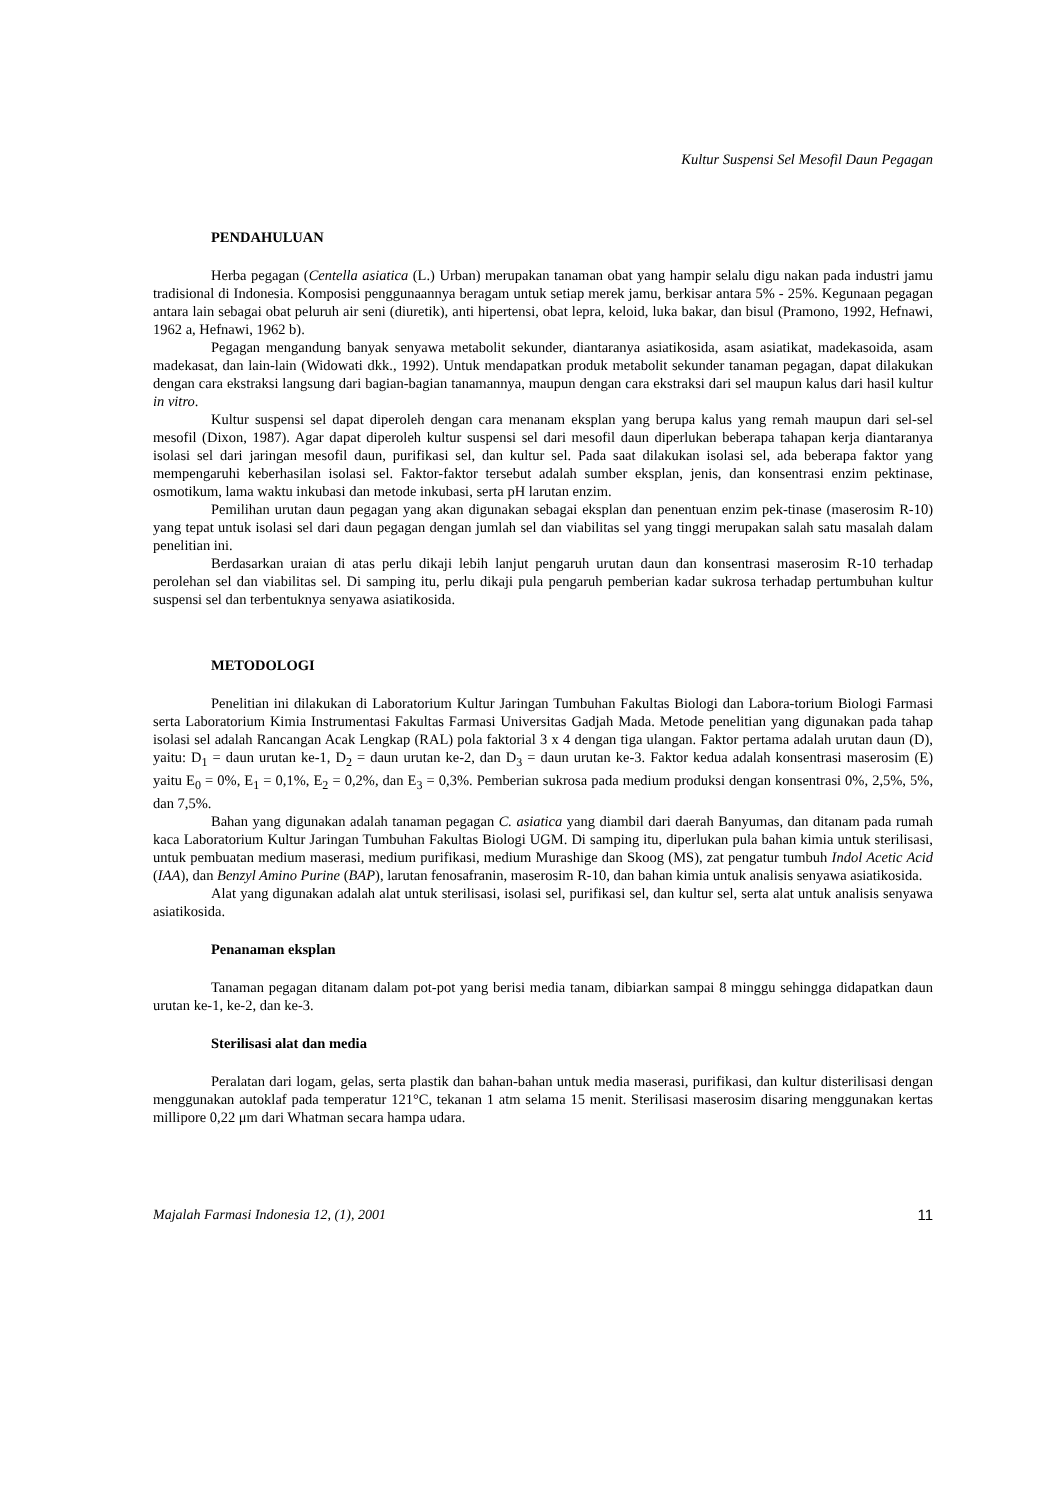Kultur Suspensi Sel Mesofil Daun Pegagan
PENDAHULUAN
Herba pegagan (Centella asiatica (L.) Urban) merupakan tanaman obat yang hampir selalu digu nakan pada industri jamu tradisional di Indonesia. Komposisi penggunaannya beragam untuk setiap merek jamu, berkisar antara 5% - 25%. Kegunaan pegagan antara lain sebagai obat peluruh air seni (diuretik), anti hipertensi, obat lepra, keloid, luka bakar, dan bisul (Pramono, 1992, Hefnawi, 1962 a, Hefnawi, 1962 b).
Pegagan mengandung banyak senyawa metabolit sekunder, diantaranya asiatikosida, asam asiatikat, madekasoida, asam madekasat, dan lain-lain (Widowati dkk., 1992). Untuk mendapatkan produk metabolit sekunder tanaman pegagan, dapat dilakukan dengan cara ekstraksi langsung dari bagian-bagian tanamannya, maupun dengan cara ekstraksi dari sel maupun kalus dari hasil kultur in vitro.
Kultur suspensi sel dapat diperoleh dengan cara menanam eksplan yang berupa kalus yang remah maupun dari sel-sel mesofil (Dixon, 1987). Agar dapat diperoleh kultur suspensi sel dari mesofil daun diperlukan beberapa tahapan kerja diantaranya isolasi sel dari jaringan mesofil daun, purifikasi sel, dan kultur sel. Pada saat dilakukan isolasi sel, ada beberapa faktor yang mempengaruhi keberhasilan isolasi sel. Faktor-faktor tersebut adalah sumber eksplan, jenis, dan konsentrasi enzim pektinase, osmotikum, lama waktu inkubasi dan metode inkubasi, serta pH larutan enzim.
Pemilihan urutan daun pegagan yang akan digunakan sebagai eksplan dan penentuan enzim pek-tinase (maserosim R-10) yang tepat untuk isolasi sel dari daun pegagan dengan jumlah sel dan viabilitas sel yang tinggi merupakan salah satu masalah dalam penelitian ini.
Berdasarkan uraian di atas perlu dikaji lebih lanjut pengaruh urutan daun dan konsentrasi maserosim R-10 terhadap perolehan sel dan viabilitas sel. Di samping itu, perlu dikaji pula pengaruh pemberian kadar sukrosa terhadap pertumbuhan kultur suspensi sel dan terbentuknya senyawa asiatikosida.
METODOLOGI
Penelitian ini dilakukan di Laboratorium Kultur Jaringan Tumbuhan Fakultas Biologi dan Labora-torium Biologi Farmasi serta Laboratorium Kimia Instrumentasi Fakultas Farmasi Universitas Gadjah Mada. Metode penelitian yang digunakan pada tahap isolasi sel adalah Rancangan Acak Lengkap (RAL) pola faktorial 3 x 4 dengan tiga ulangan. Faktor pertama adalah urutan daun (D), yaitu: D<sub>1</sub> = daun urutan ke-1, D<sub>2</sub> = daun urutan ke-2, dan D<sub>3</sub> = daun urutan ke-3. Faktor kedua adalah konsentrasi maserosim (E) yaitu E<sub>0</sub> = 0%, E<sub>1</sub> = 0,1%, E<sub>2</sub> = 0,2%, dan E<sub>3</sub> = 0,3%. Pemberian sukrosa pada medium produksi dengan konsentrasi 0%, 2,5%, 5%, dan 7,5%.
Bahan yang digunakan adalah tanaman pegagan C. asiatica yang diambil dari daerah Banyumas, dan ditanam pada rumah kaca Laboratorium Kultur Jaringan Tumbuhan Fakultas Biologi UGM. Di samping itu, diperlukan pula bahan kimia untuk sterilisasi, untuk pembuatan medium maserasi, medium purifikasi, medium Murashige dan Skoog (MS), zat pengatur tumbuh Indol Acetic Acid (IAA), dan Benzyl Amino Purine (BAP), larutan fenosafranin, maserosim R-10, dan bahan kimia untuk analisis senyawa asiatikosida.
Alat yang digunakan adalah alat untuk sterilisasi, isolasi sel, purifikasi sel, dan kultur sel, serta alat untuk analisis senyawa asiatikosida.
Penanaman eksplan
Tanaman pegagan ditanam dalam pot-pot yang berisi media tanam, dibiarkan sampai 8 minggu sehingga didapatkan daun urutan ke-1, ke-2, dan ke-3.
Sterilisasi alat dan media
Peralatan dari logam, gelas, serta plastik dan bahan-bahan untuk media maserasi, purifikasi, dan kultur disterilisasi dengan menggunakan autoklaf pada temperatur 121°C, tekanan 1 atm selama 15 menit. Sterilisasi maserosim disaring menggunakan kertas millipore 0,22 μm dari Whatman secara hampa udara.
Majalah Farmasi Indonesia 12, (1), 2001 11